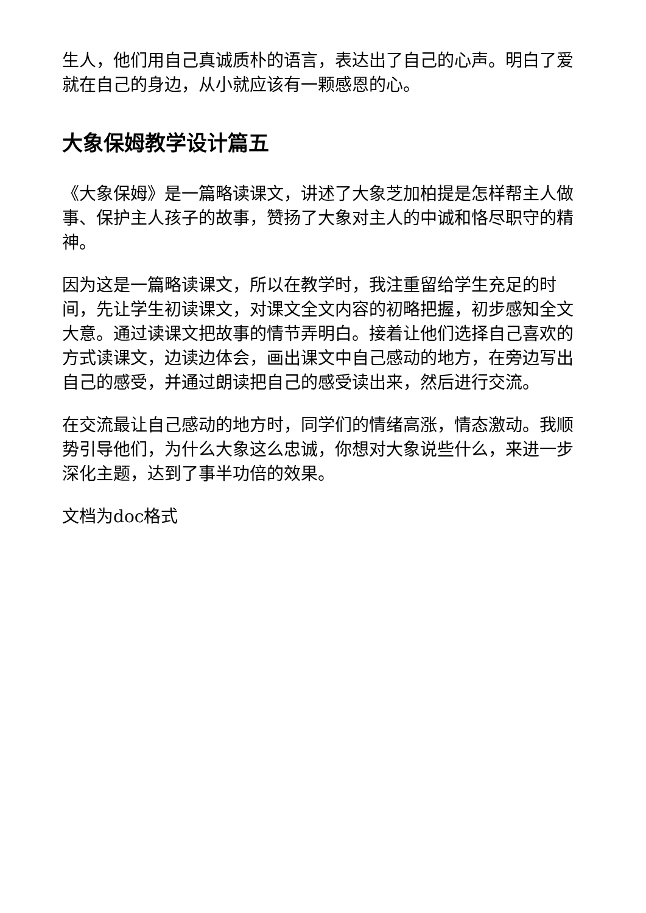生人，他们用自己真诚质朴的语言，表达出了自己的心声。明白了爱就在自己的身边，从小就应该有一颗感恩的心。
大象保姆教学设计篇五
《大象保姆》是一篇略读课文，讲述了大象芝加柏提是怎样帮主人做事、保护主人孩子的故事，赞扬了大象对主人的中诚和恪尽职守的精神。
因为这是一篇略读课文，所以在教学时，我注重留给学生充足的时间，先让学生初读课文，对课文全文内容的初略把握，初步感知全文大意。通过读课文把故事的情节弄明白。接着让他们选择自己喜欢的方式读课文，边读边体会，画出课文中自己感动的地方，在旁边写出自己的感受，并通过朗读把自己的感受读出来，然后进行交流。
在交流最让自己感动的地方时，同学们的情绪高涨，情态激动。我顺势引导他们，为什么大象这么忠诚，你想对大象说些什么，来进一步深化主题，达到了事半功倍的效果。
文档为doc格式